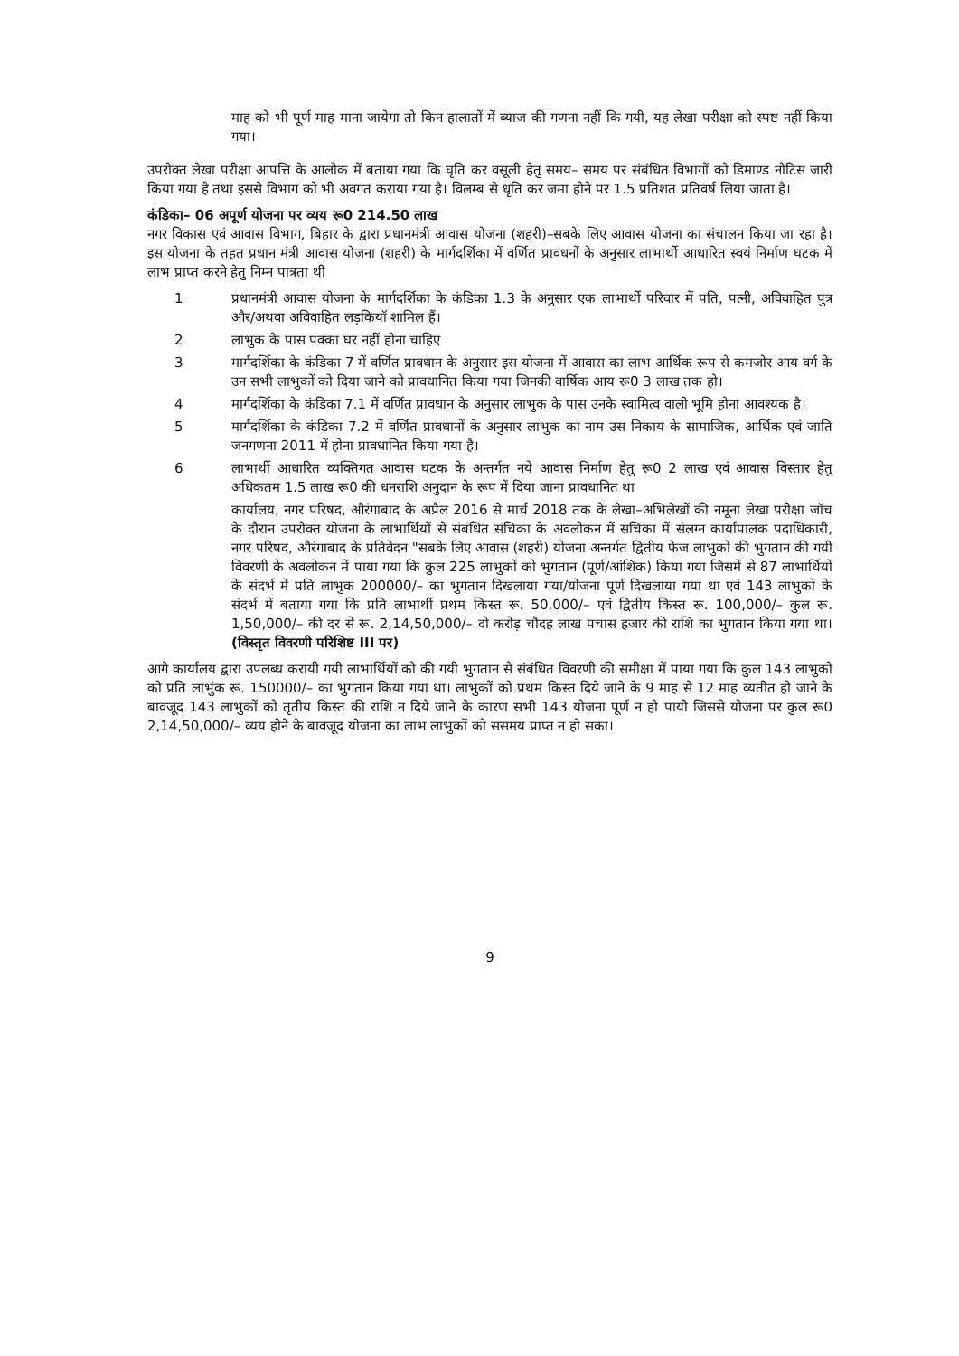माह को भी पूर्ण माह माना जायेगा तो किन हालातों में ब्याज की गणना नहीं कि गयी, यह लेखा परीक्षा को स्पष्ट नहीं किया गया।
उपरोक्त लेखा परीक्षा आपत्ति के आलोक में बताया गया कि घृति कर वसूली हेतु समय– समय पर संबंधित विभागों को डिमाण्ड नोटिस जारी किया गया है तथा इससे विभाग को भी अवगत कराया गया है। विलम्ब से धृति कर जमा होने पर 1.5 प्रतिशत प्रतिवर्ष लिया जाता है।
कंडिका– 06 अपूर्ण योजना पर व्यय रू0 214.50 लाख
नगर विकास एवं आवास विभाग, बिहार के द्वारा प्रधानमंत्री आवास योजना (शहरी)–सबके लिए आवास योजना का संचालन किया जा रहा है। इस योजना के तहत प्रधान मंत्री आवास योजना (शहरी) के मार्गदर्शिका में वर्णित प्रावधनों के अनुसार लाभार्थी आधारित स्वयं निर्माण घटक में लाभ प्राप्त करने हेतु निम्न पात्रता थी
1 प्रधानमंत्री आवास योजना के मार्गदर्शिका के कंडिका 1.3 के अनुसार एक लाभार्थी परिवार में पति, पत्नी, अविवाहित पुत्र और/अथवा अविवाहित लड़कियॉ शामिल हैं।
2 लाभुक के पास पक्का घर नहीं होना चाहिए
3 मार्गदर्शिका के कंडिका 7 में वर्णित प्रावधान के अनुसार इस योजना में आवास का लाभ आर्थिक रूप से कमजोर आय वर्ग के उन सभी लाभुकों को दिया जाने को प्रावधानित किया गया जिनकी वार्षिक आय रू0 3 लाख तक हो।
4 मार्गदर्शिका के कंडिका 7.1 में वर्णित प्रावधान के अनुसार लाभुक के पास उनके स्वामित्व वाली भूमि होना आवश्यक है।
5 मार्गदर्शिका के कंडिका 7.2 में वर्णित प्रावधानों के अनुसार लाभुक का नाम उस निकाय के सामाजिक, आर्थिक एवं जाति जनगणना 2011 में होना प्रावधानित किया गया है।
6 लाभार्थी आधारित व्यक्तिगत आवास घटक के अन्तर्गत नये आवास निर्माण हेतु रू0 2 लाख एवं आवास विस्तार हेतु अधिकतम 1.5 लाख रू0 की धनराशि अनुदान के रूप में दिया जाना प्रावधानित था
कार्यालय, नगर परिषद, औरंगाबाद के अप्रैल 2016 से मार्च 2018 तक के लेखा–अभिलेखों की नमूना लेखा परीक्षा जॉच के दौरान उपरोक्त योजना के लाभार्थियों से संबंधित संचिका के अवलोकन में सचिका में संलग्न कार्यापालक पदाधिकारी, नगर परिषद, औरंगाबाद के प्रतिवेदन "सबके लिए आवास (शहरी) योजना अन्तर्गत द्वितीय फेज लाभुकों की भुगतान की गयी विवरणी के अवलोकन में पाया गया कि कुल 225 लाभुकों को भुगतान (पूर्ण/आंशिक) किया गया जिसमें से 87 लाभार्थियों के संदर्भ में प्रति लाभुक 200000/– का भुगतान दिखलाया गया/योजना पूर्ण दिखलाया गया था एवं 143 लाभुकों के संदर्भ में बताया गया कि प्रति लाभार्थी प्रथम किस्त रू. 50,000/– एवं द्वितीय किस्त रू. 100,000/– कुल रू. 1,50,000/– की दर से रू. 2,14,50,000/– दो करोड़ चौदह लाख पचास हजार की राशि का भुगतान किया गया था। (विस्तृत विवरणी परिशिष्ट III पर)
आगे कार्यालय द्वारा उपलब्ध करायी गयी लाभार्थियों को की गयी भुगतान से संबंधित विवरणी की समीक्षा में पाया गया कि कुल 143 लाभुको को प्रति लाभुंक रू. 150000/– का भुगतान किया गया था। लाभुकों को प्रथम किस्त दिये जाने के 9 माह से 12 माह व्यतीत हो जाने के बावजूद 143 लाभुकों को तृतीय किस्त की राशि न दिये जाने के कारण सभी 143 योजना पूर्ण न हो पायी जिससे योजना पर कुल रू0 2,14,50,000/– व्यय होने के बावजूद योजना का लाभ लाभुकों को ससमय प्राप्त न हो सका।
9